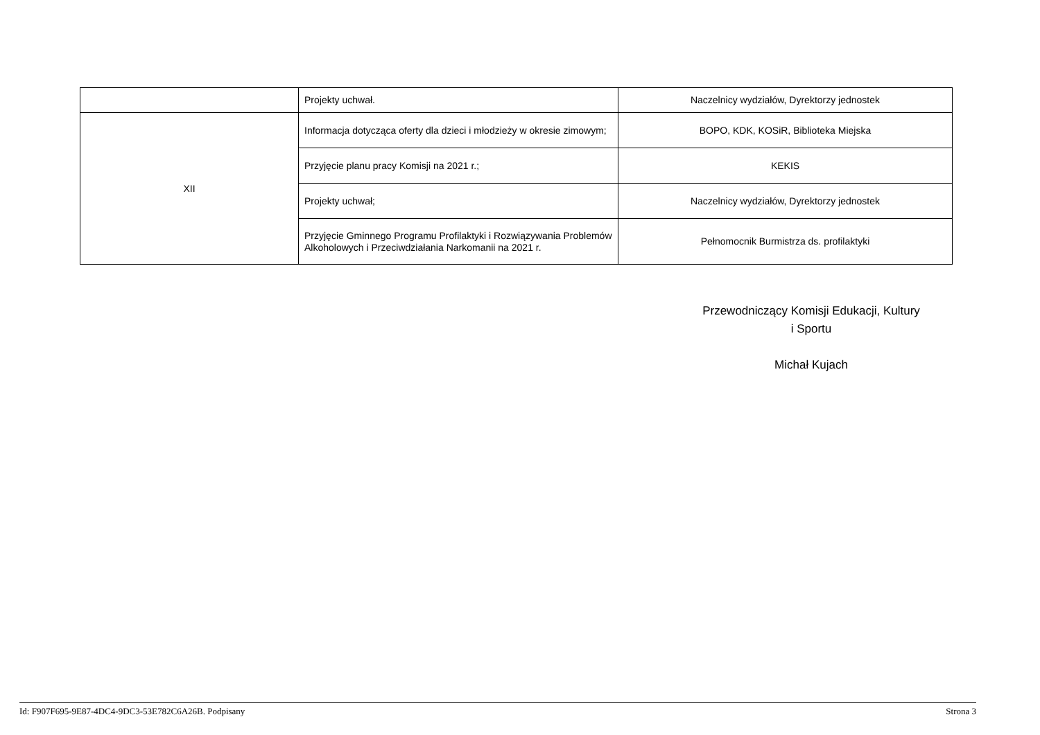| | Projekty uchwał. | Naczelnicy wydziałów, Dyrektorzy jednostek |
| XII | Informacja dotycząca oferty dla dzieci i młodzieży w okresie zimowym; | BOPO, KDK, KOSiR, Biblioteka Miejska |
| | Przyjęcie planu pracy Komisji na 2021 r.; | KEKIS |
| | Projekty uchwał; | Naczelnicy wydziałów, Dyrektorzy jednostek |
| | Przyjęcie Gminnego Programu Profilaktyki i Rozwiązywania Problemów Alkoholowych i Przeciwdziałania Narkomanii na 2021 r. | Pełnomocnik Burmistrza ds. profilaktyki |
Przewodniczący Komisji Edukacji, Kultury
i Sportu
Michał Kujach
Id: F907F695-9E87-4DC4-9DC3-53E782C6A26B. Podpisany Strona 3